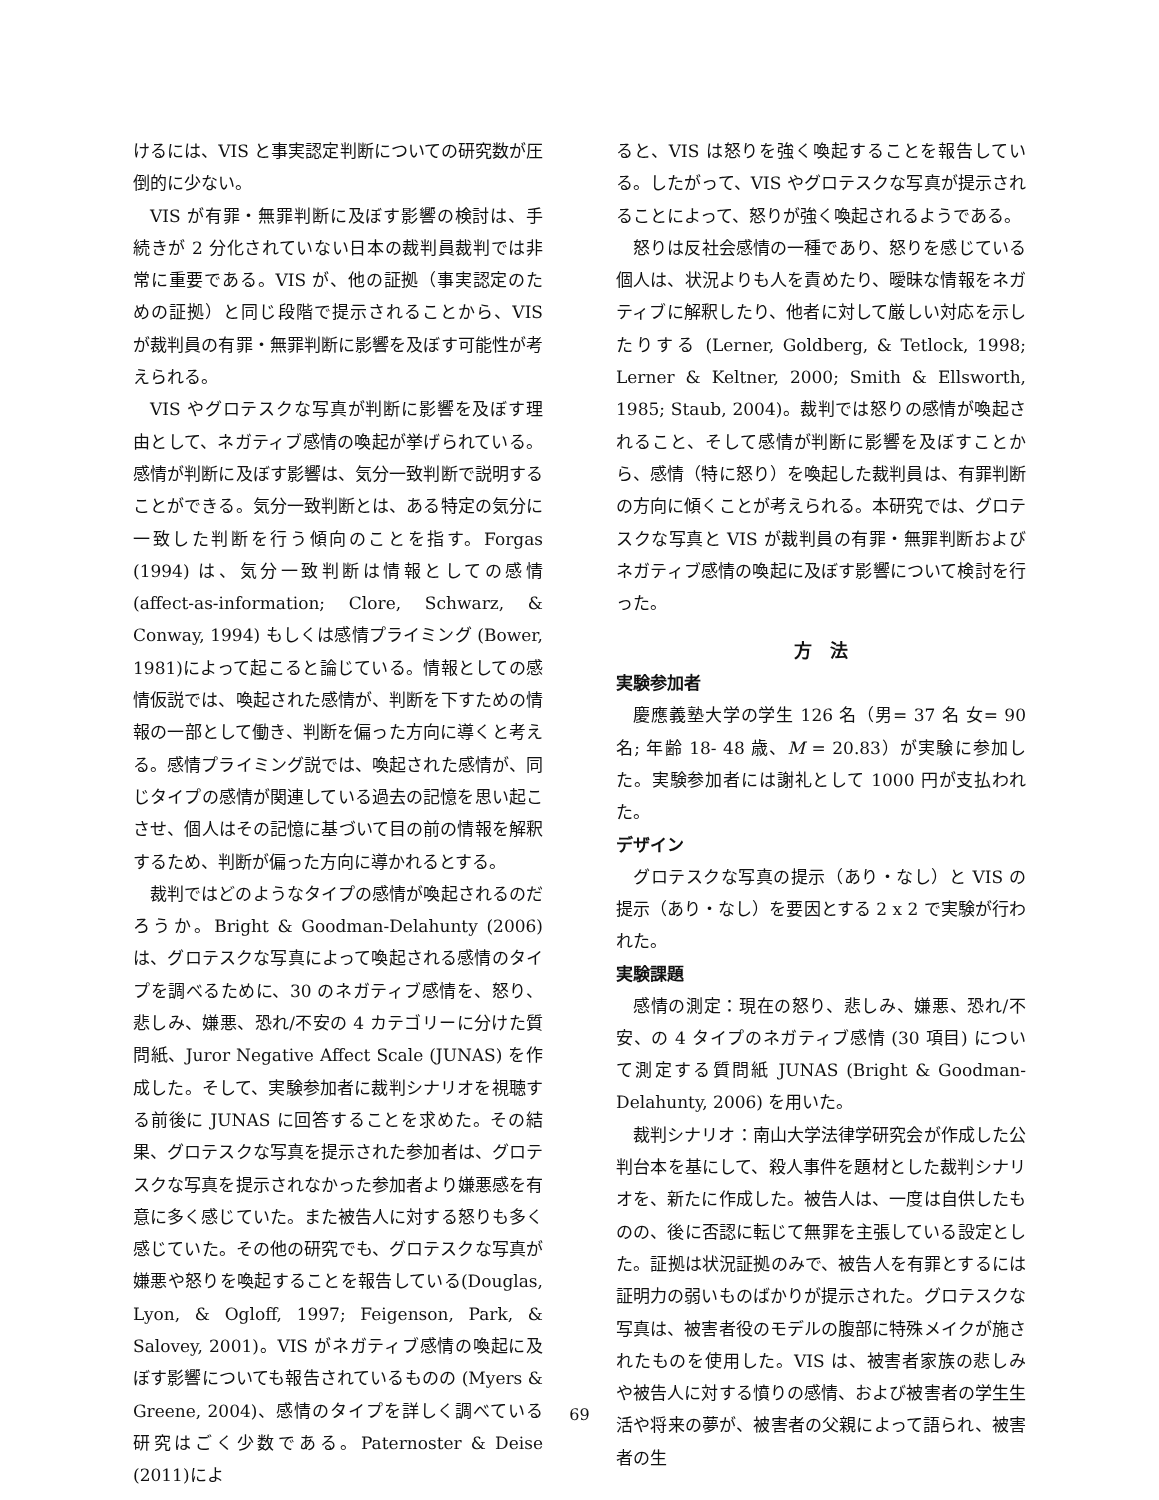けるには、VIS と事実認定判断についての研究数が圧倒的に少ない。
VIS が有罪・無罪判断に及ぼす影響の検討は、手続きが 2 分化されていない日本の裁判員裁判では非常に重要である。VIS が、他の証拠（事実認定のための証拠）と同じ段階で提示されることから、VIS が裁判員の有罪・無罪判断に影響を及ぼす可能性が考えられる。
VIS やグロテスクな写真が判断に影響を及ぼす理由として、ネガティブ感情の喚起が挙げられている。感情が判断に及ぼす影響は、気分一致判断で説明することができる。気分一致判断とは、ある特定の気分に一致した判断を行う傾向のことを指す。Forgas (1994) は、気分一致判断は情報としての感情 (affect-as-information; Clore, Schwarz, & Conway, 1994) もしくは感情プライミング (Bower, 1981)によって起こると論じている。情報としての感情仮説では、喚起された感情が、判断を下すための情報の一部として働き、判断を偏った方向に導くと考える。感情プライミング説では、喚起された感情が、同じタイプの感情が関連している過去の記憶を思い起こさせ、個人はその記憶に基づいて目の前の情報を解釈するため、判断が偏った方向に導かれるとする。
裁判ではどのようなタイプの感情が喚起されるのだろうか。Bright & Goodman-Delahunty (2006) は、グロテスクな写真によって喚起される感情のタイプを調べるために、30 のネガティブ感情を、怒り、悲しみ、嫌悪、恐れ/不安の 4 カテゴリーに分けた質問紙、Juror Negative Affect Scale (JUNAS) を作成した。そして、実験参加者に裁判シナリオを視聴する前後に JUNAS に回答することを求めた。その結果、グロテスクな写真を提示された参加者は、グロテスクな写真を提示されなかった参加者より嫌悪感を有意に多く感じていた。また被告人に対する怒りも多く感じていた。その他の研究でも、グロテスクな写真が嫌悪や怒りを喚起することを報告している(Douglas, Lyon, & Ogloff, 1997; Feigenson, Park, & Salovey, 2001)。VIS がネガティブ感情の喚起に及ぼす影響についても報告されているものの (Myers & Greene, 2004)、感情のタイプを詳しく調べている研究はごく少数である。Paternoster & Deise (2011)によ
ると、VIS は怒りを強く喚起することを報告している。したがって、VIS やグロテスクな写真が提示されることによって、怒りが強く喚起されるようである。
怒りは反社会感情の一種であり、怒りを感じている個人は、状況よりも人を責めたり、曖昧な情報をネガティブに解釈したり、他者に対して厳しい対応を示したりする (Lerner, Goldberg, & Tetlock, 1998; Lerner & Keltner, 2000; Smith & Ellsworth, 1985; Staub, 2004)。裁判では怒りの感情が喚起されること、そして感情が判断に影響を及ぼすことから、感情（特に怒り）を喚起した裁判員は、有罪判断の方向に傾くことが考えられる。本研究では、グロテスクな写真と VIS が裁判員の有罪・無罪判断およびネガティブ感情の喚起に及ぼす影響について検討を行った。
方　法
実験参加者
慶應義塾大学の学生 126 名（男= 37 名 女= 90 名; 年齢 18- 48 歳、M = 20.83）が実験に参加した。実験参加者には謝礼として 1000 円が支払われた。
デザイン
グロテスクな写真の提示（あり・なし）と VIS の提示（あり・なし）を要因とする 2 x 2 で実験が行われた。
実験課題
感情の測定：現在の怒り、悲しみ、嫌悪、恐れ/不安、の 4 タイプのネガティブ感情 (30 項目) について測定する質問紙 JUNAS (Bright & Goodman-Delahunty, 2006) を用いた。
裁判シナリオ：南山大学法律学研究会が作成した公判台本を基にして、殺人事件を題材とした裁判シナリオを、新たに作成した。被告人は、一度は自供したものの、後に否認に転じて無罪を主張している設定とした。証拠は状況証拠のみで、被告人を有罪とするには証明力の弱いものばかりが提示された。グロテスクな写真は、被害者役のモデルの腹部に特殊メイクが施されたものを使用した。VIS は、被害者家族の悲しみや被告人に対する憤りの感情、および被害者の学生生活や将来の夢が、被害者の父親によって語られ、被害者の生
69